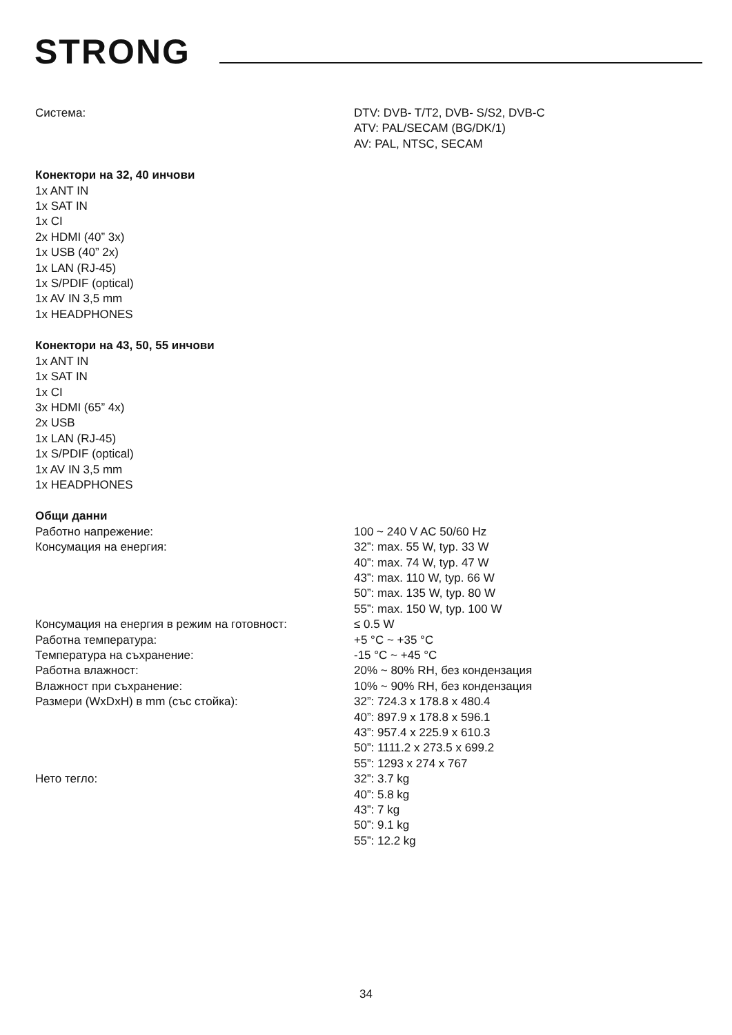STRONG
Система: DTV: DVB- T/T2, DVB- S/S2, DVB-C
ATV: PAL/SECAM (BG/DK/1)
AV: PAL, NTSC, SECAM
Конектори на 32, 40 инчови
1x ANT IN
1x SAT IN
1x CI
2x HDMI (40” 3x)
1x USB (40” 2x)
1x LAN (RJ-45)
1x S/PDIF (optical)
1x AV IN 3,5 mm
1x HEADPHONES
Конектори на 43, 50, 55 инчови
1x ANT IN
1x SAT IN
1x CI
3x HDMI (65” 4x)
2x USB
1x LAN (RJ-45)
1x S/PDIF (optical)
1x AV IN 3,5 mm
1x HEADPHONES
Общи данни
Работно напрежение: 100 ~ 240 V AC 50/60 Hz
Консумация на енергия: 32”: max. 55 W, typ. 33 W
40”: max. 74 W, typ. 47 W
43”: max. 110 W, typ. 66 W
50”: max. 135 W, typ. 80 W
55”: max. 150 W, typ. 100 W
Консумация на енергия в режим на готовност: ≤ 0.5 W
Работна температура: +5 °C ~ +35 °C
Температура на съхранение: -15 °C ~ +45 °C
Работна влажност: 20% ~ 80% RH, без кондензация
Влажност при съхранение: 10% ~ 90% RH, без кондензация
Размери (WxDxH) в mm (със стойка): 32”: 724.3 x 178.8 x 480.4
40”: 897.9 x 178.8 x 596.1
43”: 957.4 x 225.9 x 610.3
50”: 1111.2 x 273.5 x 699.2
55”: 1293 x 274 x 767
Нето тегло: 32”: 3.7 kg
40”: 5.8 kg
43”: 7 kg
50”: 9.1 kg
55”: 12.2 kg
34